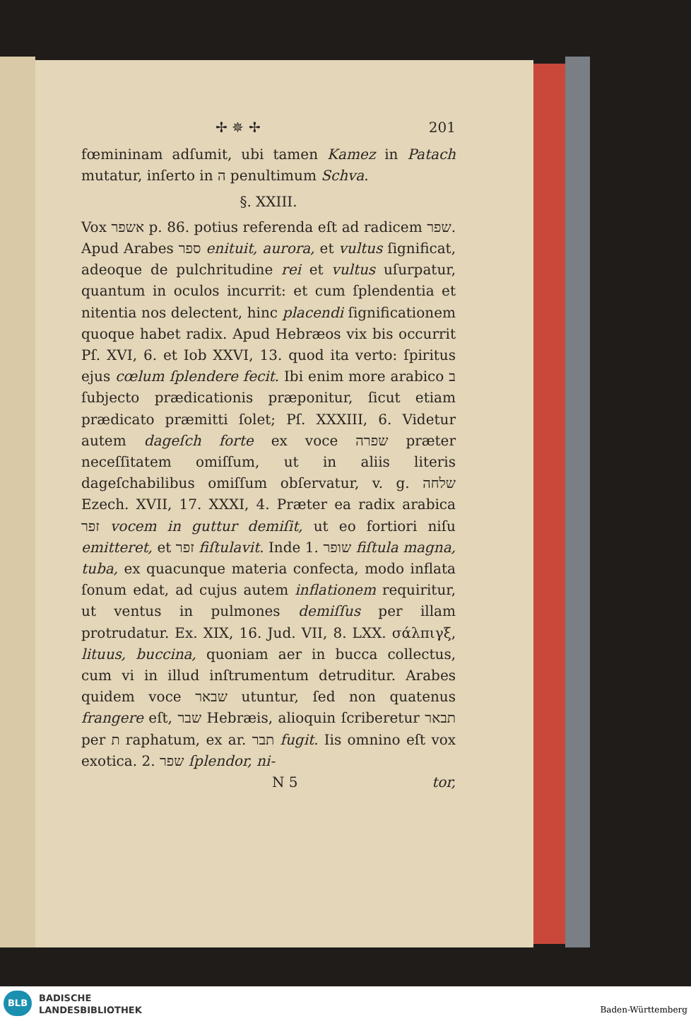✢ ✵ ✢ 201
fœmininam adſumit, ubi tamen Kamez in Patach mutatur, inſerto in ה penultimum Schva.
§. XXIII.
Vox אשפר p. 86. potius referenda eſt ad radicem שפר. Apud Arabes ספר enituit, aurora, et vultus ſignificat, adeoque de pulchritudine rei et vultus uſurpatur, quantum in oculos incurrit: et cum ſplendentia et nitentia nos delectent, hinc placendi ſignificationem quoque habet radix. Apud Hebræos vix bis occurrit Pſ. XVI, 6. et Iob XXVI, 13. quod ita verto: ſpiritus ejus cœlum ſplendere fecit. Ibi enim more arabico ב ſubjecto prædicationis præponitur, ſicut etiam prædicato præmitti ſolet; Pſ. XXXIII, 6. Videtur autem dageſch forte ex voce שפרה præter neceſſitatem omiſſum, ut in aliis literis dageſchabilibus omiſſum obſervatur, v. g. שלחה Ezech. XVII, 17. XXXI, 4. Præter ea radix arabica זפר vocem in guttur demiſit, ut eo fortiori niſu emitteret, et זפר fiſtulavit. Inde 1. שופר fiſtula magna, tuba, ex quacunque materia confecta, modo inflata ſonum edat, ad cujus autem inflationem requiritur, ut ventus in pulmones demiſſus per illam protrudatur. Ex. XIX, 16. Jud. VII, 8. LXX. σάλπιγξ, lituus, buccina, quoniam aer in bucca collectus, cum vi in illud inſtrumentum detruditur. Arabes quidem voce שבאר utuntur, ſed non quatenus frangere eſt, שבר Hebræis, alioquin ſcriberetur תבאר per ת raphatum, ex ar. תבר fugit. Iis omnino eſt vox exotica. 2. שפר ſplendor, ni-
N 5 tor,
BLB
BADISCHE
LANDESBIBLIOTHEK
Baden-Württemberg